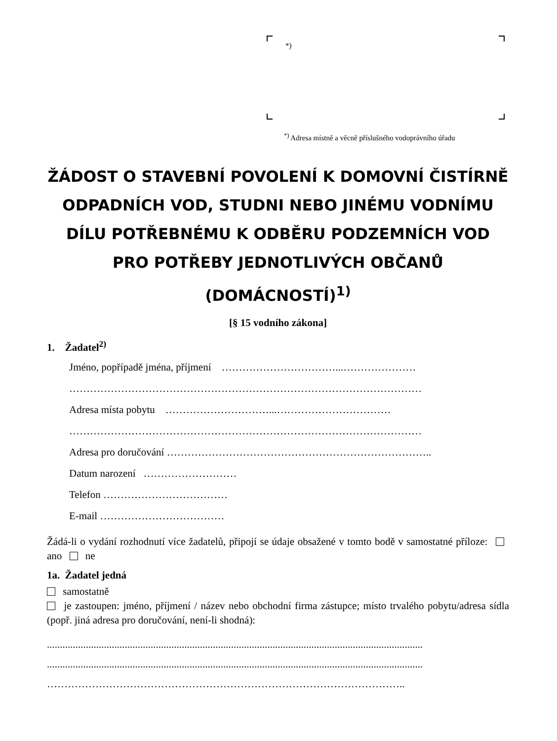*)
<sup>*)</sup> Adresa místně a věcně příslušného vodoprávního úřadu
ŽÁDOST O STAVEBNÍ POVOLENÍ K DOMOVNÍ ČISTÍRNĚ ODPADNÍCH VOD, STUDNI NEBO JINÉMU VODNÍMU DÍLU POTŘEBNÉMU K ODBĚRU PODZEMNÍCH VOD PRO POTŘEBY JEDNOTLIVÝCH OBČANŮ (DOMÁCNOSTÍ)<sup>1)</sup>
[§ 15 vodního zákona]
1. Žadatel<sup>2)</sup>
Jméno, popřípadě jména, příjmení ……………………………...…………………
…………………………………………………………………………………………
Adresa místa pobytu …………………………...……………………………
…………………………………………………………………………………………
Adresa pro doručování …………………………………………………………………..
Datum narození ………………………
Telefon ………………………………
E-mail ………………………………
Žádá-li o vydání rozhodnutí více žadatelů, připojí se údaje obsažené v tomto bodě v samostatné příloze: ano ne
1a. Žadatel jedná
samostatně
je zastoupen: jméno, příjmení / název nebo obchodní firma zástupce; místo trvalého pobytu/adresa sídla (popř. jiná adresa pro doručování, není-li shodná):
.................................................................................................................................................
.................................................................................................................................................
…………………………………………………………………………………………..